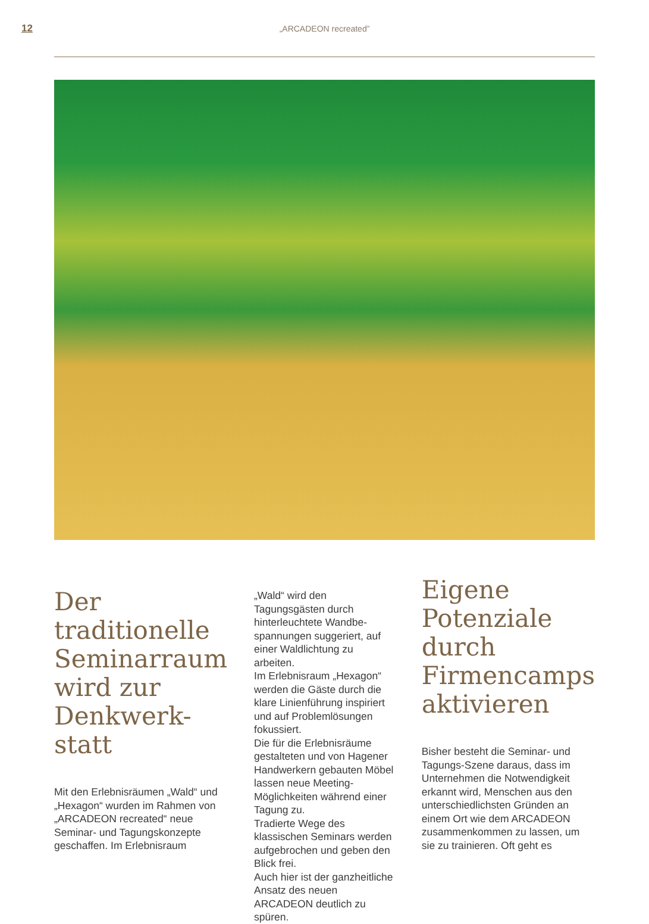12 „ARCADEON recreated”
Der traditionelle Seminarraum wird zur Denkwerk-statt
Mit den Erlebnisräumen „Wald“ und „Hexagon“ wurden im Rahmen von „ARCADEON recreated“ neue Seminar- und Tagungskonzepte geschaffen. Im Erlebnisraum
„Wald“ wird den Tagungsgästen durch hinterleuchtete Wandbe-spannungen suggeriert, auf einer Waldlichtung zu arbeiten.
Im Erlebnisraum „Hexagon“ werden die Gäste durch die klare Linienführung inspiriert und auf Problemlösungen fokussiert.
Die für die Erlebnisräume gestalteten und von Hagener Handwerkern gebauten Möbel lassen neue Meeting-Möglichkeiten während einer Tagung zu.
Tradierte Wege des klassischen Seminars werden aufgebrochen und geben den Blick frei.
Auch hier ist der ganzheitliche Ansatz des neuen ARCADEON deutlich zu spüren.
Eigene Potenziale durch Firmencamps aktivieren
Bisher besteht die Seminar- und Tagungs-Szene daraus, dass im Unternehmen die Notwendigkeit erkannt wird, Menschen aus den unterschiedlichsten Gründen an einem Ort wie dem ARCADEON zusammenkommen zu lassen, um sie zu trainieren. Oft geht es